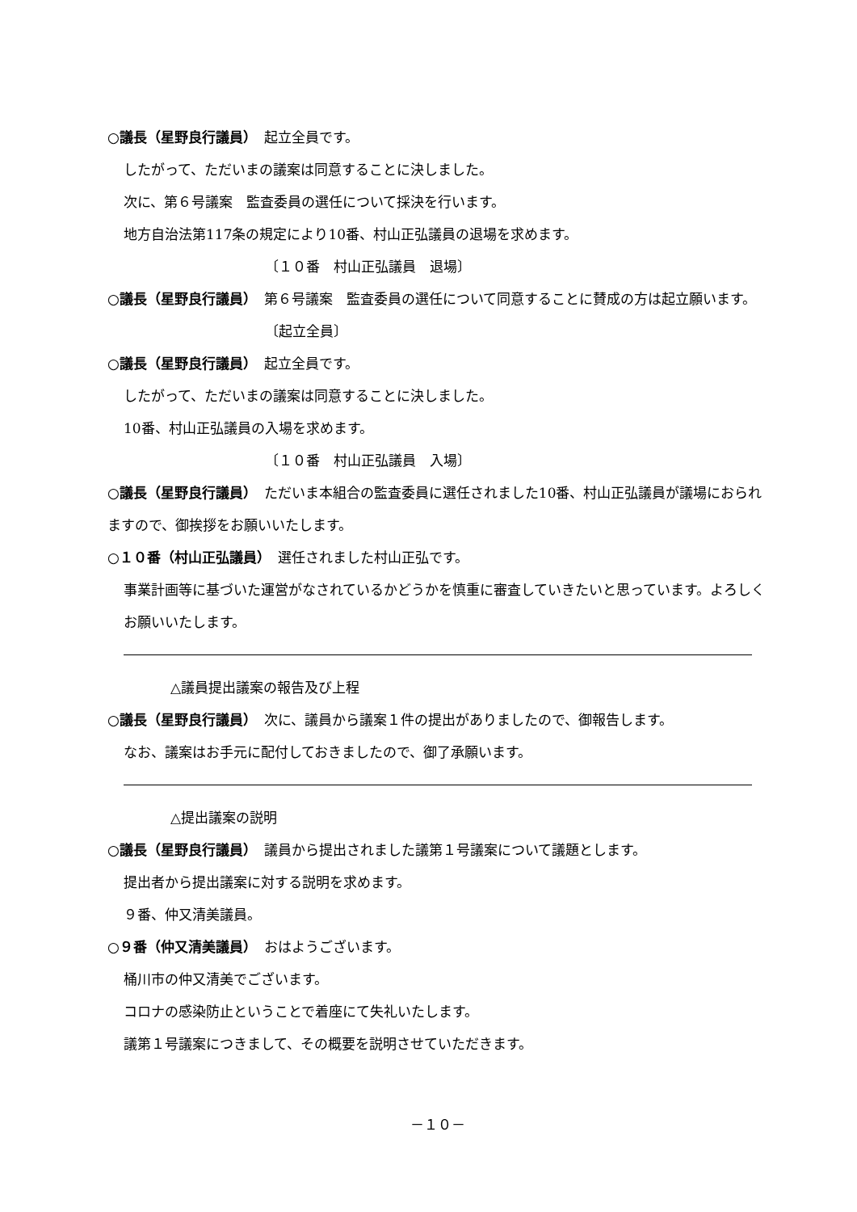○議長（星野良行議員）　起立全員です。
したがって、ただいまの議案は同意することに決しました。
次に、第６号議案　監査委員の選任について採決を行います。
地方自治法第117条の規定により10番、村山正弘議員の退場を求めます。
〔１０番　村山正弘議員　退場〕
○議長（星野良行議員）　第６号議案　監査委員の選任について同意することに賛成の方は起立願います。
〔起立全員〕
○議長（星野良行議員）　起立全員です。
したがって、ただいまの議案は同意することに決しました。
10番、村山正弘議員の入場を求めます。
〔１０番　村山正弘議員　入場〕
○議長（星野良行議員）　ただいま本組合の監査委員に選任されました10番、村山正弘議員が議場におられますので、御挨拶をお願いいたします。
○１０番（村山正弘議員）　選任されました村山正弘です。
事業計画等に基づいた運営がなされているかどうかを慎重に審査していきたいと思っています。よろしくお願いいたします。
△議員提出議案の報告及び上程
○議長（星野良行議員）　次に、議員から議案１件の提出がありましたので、御報告します。
なお、議案はお手元に配付しておきましたので、御了承願います。
△提出議案の説明
○議長（星野良行議員）　議員から提出されました議第１号議案について議題とします。
提出者から提出議案に対する説明を求めます。
９番、仲又清美議員。
○９番（仲又清美議員）　おはようございます。
桶川市の仲又清美でございます。
コロナの感染防止ということで着座にて失礼いたします。
議第１号議案につきまして、その概要を説明させていただきます。
－１０－